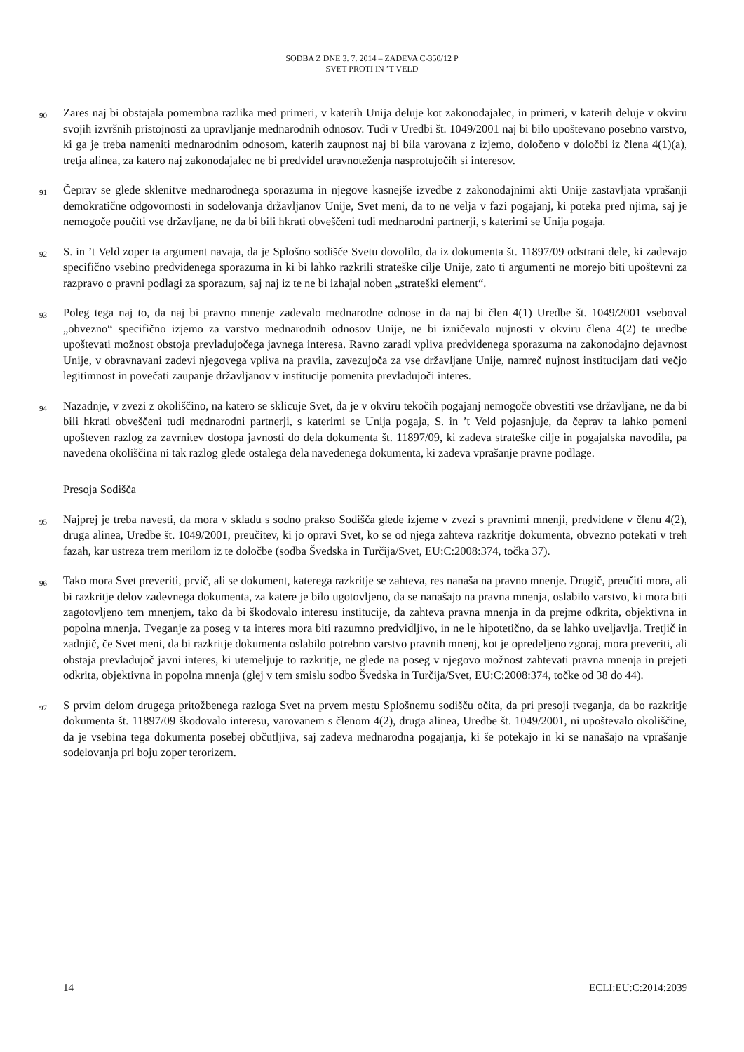SODBA Z DNE 3. 7. 2014 – ZADEVA C-350/12 P
SVET PROTI IN ’T VELD
90 Zares naj bi obstajala pomembna razlika med primeri, v katerih Unija deluje kot zakonodajalec, in primeri, v katerih deluje v okviru svojih izvršnih pristojnosti za upravljanje mednarodnih odnosov. Tudi v Uredbi št. 1049/2001 naj bi bilo upoštevano posebno varstvo, ki ga je treba nameniti mednarodnim odnosom, katerih zaupnost naj bi bila varovana z izjemo, določeno v določbi iz člena 4(1)(a), tretja alinea, za katero naj zakonodajalec ne bi predvidel uravnoteženja nasprotujočih si interesov.
91 Čeprav se glede sklenitve mednarodnega sporazuma in njegove kasnejše izvedbe z zakonodajnimi akti Unije zastavljata vprašanji demokratične odgovornosti in sodelovanja državljanov Unije, Svet meni, da to ne velja v fazi pogajanj, ki poteka pred njima, saj je nemogoče poučiti vse državljane, ne da bi bili hkrati obveščeni tudi mednarodni partnerji, s katerimi se Unija pogaja.
92 S. in ’t Veld zoper ta argument navaja, da je Splošno sodišče Svetu dovolilo, da iz dokumenta št. 11897/09 odstrani dele, ki zadevajo specifično vsebino predvidenega sporazuma in ki bi lahko razkrili strateške cilje Unije, zato ti argumenti ne morejo biti upoštevni za razpravo o pravni podlagi za sporazum, saj naj iz te ne bi izhajal noben „strateški element“.
93 Poleg tega naj to, da naj bi pravno mnenje zadevalo mednarodne odnose in da naj bi člen 4(1) Uredbe št. 1049/2001 vseboval „obvezno“ specifično izjemo za varstvo mednarodnih odnosov Unije, ne bi izničevalo nujnosti v okviru člena 4(2) te uredbe upoštevati možnost obstoja prevladujočega javnega interesa. Ravno zaradi vpliva predvidenega sporazuma na zakonodajno dejavnost Unije, v obravnavani zadevi njegovega vpliva na pravila, zavezujoča za vse državljane Unije, namreč nujnost institucijam dati večjo legitimnost in povečati zaupanje državljanov v institucije pomenita prevladujoči interes.
94 Nazadnje, v zvezi z okoliščino, na katero se sklicuje Svet, da je v okviru tekočih pogajanj nemogoče obvestiti vse državljane, ne da bi bili hkrati obveščeni tudi mednarodni partnerji, s katerimi se Unija pogaja, S. in ’t Veld pojasnjuje, da čeprav ta lahko pomeni upošteven razlog za zavrnitev dostopa javnosti do dela dokumenta št. 11897/09, ki zadeva strateške cilje in pogajalska navodila, pa navedena okoliščina ni tak razlog glede ostalega dela navedenega dokumenta, ki zadeva vprašanje pravne podlage.
Presoja Sodišča
95 Najprej je treba navesti, da mora v skladu s sodno prakso Sodišča glede izjeme v zvezi s pravnimi mnenji, predvidene v členu 4(2), druga alinea, Uredbe št. 1049/2001, preučitev, ki jo opravi Svet, ko se od njega zahteva razkritje dokumenta, obvezno potekati v treh fazah, kar ustreza trem merilom iz te določbe (sodba Švedska in Turčija/Svet, EU:C:2008:374, točka 37).
96 Tako mora Svet preveriti, prvič, ali se dokument, katerega razkritje se zahteva, res nanaša na pravno mnenje. Drugič, preučiti mora, ali bi razkritje delov zadevnega dokumenta, za katere je bilo ugotovljeno, da se nanašajo na pravna mnenja, oslabilo varstvo, ki mora biti zagotovljeno tem mnenjem, tako da bi škodovalo interesu institucije, da zahteva pravna mnenja in da prejme odkrita, objektivna in popolna mnenja. Tveganje za poseg v ta interes mora biti razumno predvidljivo, in ne le hipotetično, da se lahko uveljavlja. Tretjič in zadnjič, če Svet meni, da bi razkritje dokumenta oslabilo potrebno varstvo pravnih mnenj, kot je opredeljeno zgoraj, mora preveriti, ali obstaja prevladujoč javni interes, ki utemeljuje to razkritje, ne glede na poseg v njegovo možnost zahtevati pravna mnenja in prejeti odkrita, objektivna in popolna mnenja (glej v tem smislu sodbo Švedska in Turčija/Svet, EU:C:2008:374, točke od 38 do 44).
97 S prvim delom drugega pritožbenega razloga Svet na prvem mestu Splošnemu sodišču očita, da pri presoji tveganja, da bo razkritje dokumenta št. 11897/09 škodovalo interesu, varovanem s členom 4(2), druga alinea, Uredbe št. 1049/2001, ni upoštevalo okoliščine, da je vsebina tega dokumenta posebej občutljiva, saj zadeva mednarodna pogajanja, ki še potekajo in ki se nanašajo na vprašanje sodelovanja pri boju zoper terorizem.
14 ECLI:EU:C:2014:2039